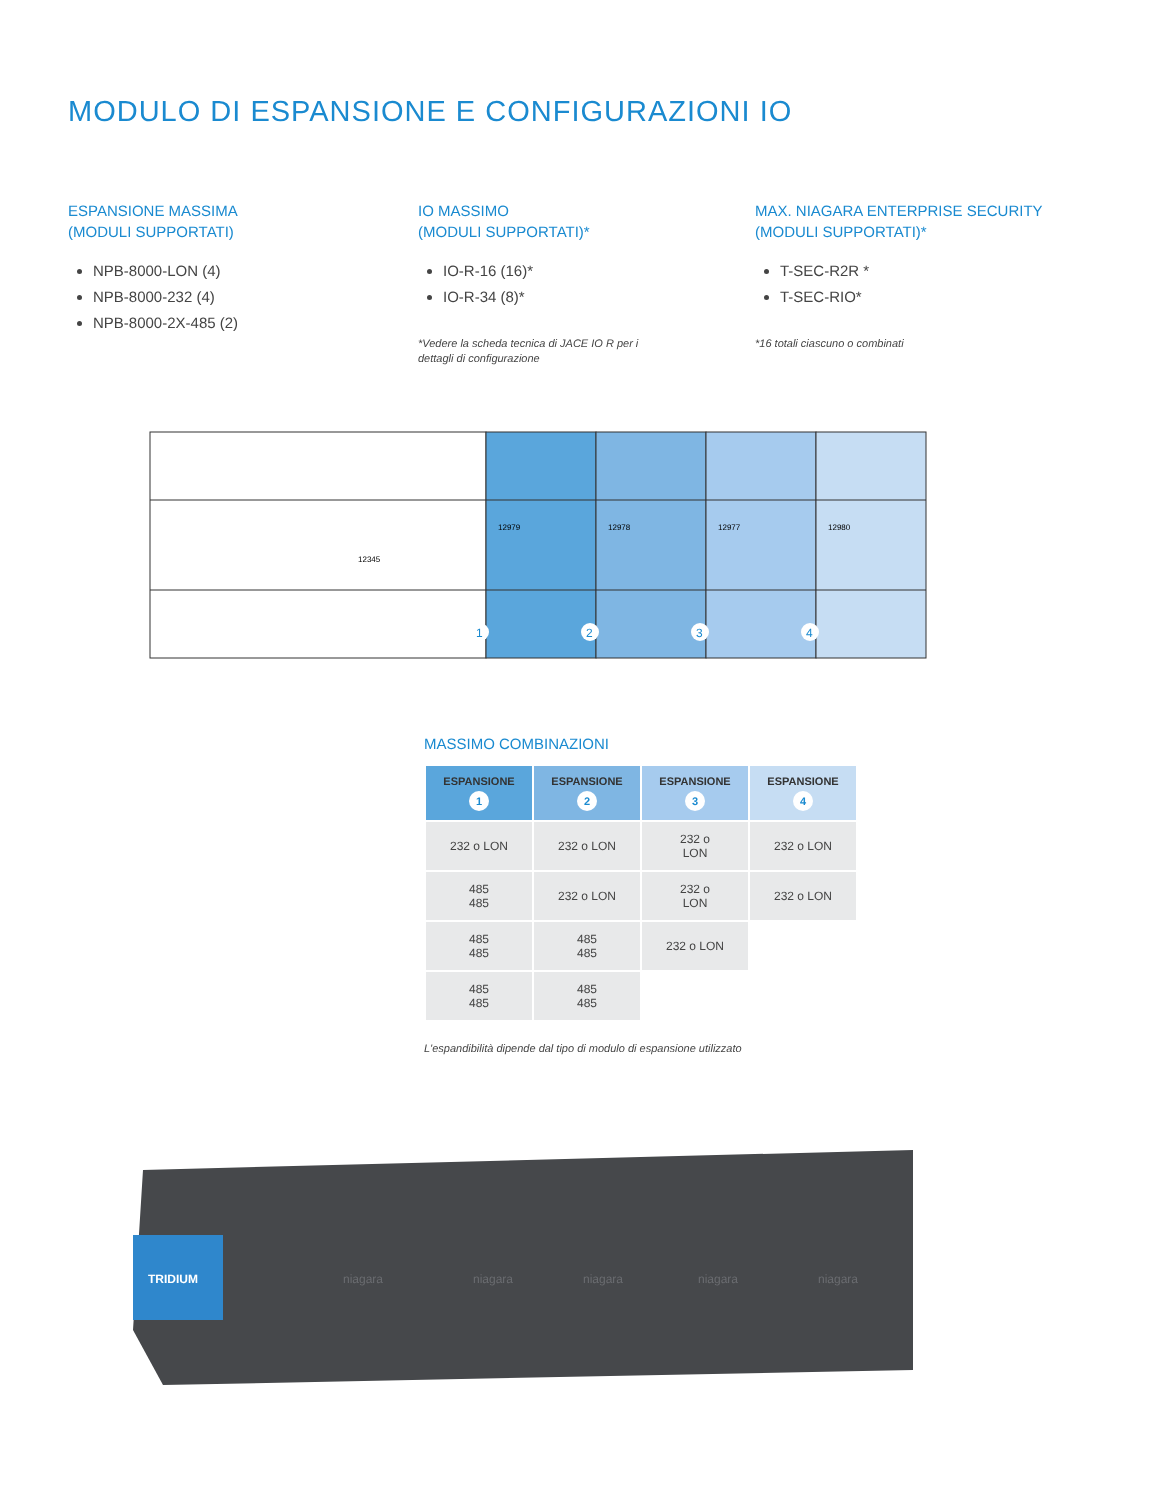MODULO DI ESPANSIONE E CONFIGURAZIONI IO
ESPANSIONE MASSIMA
(MODULI SUPPORTATI)
NPB-8000-LON (4)
NPB-8000-232 (4)
NPB-8000-2X-485 (2)
IO MASSIMO
(MODULI SUPPORTATI)*
IO-R-16 (16)*
IO-R-34 (8)*
*Vedere la scheda tecnica di JACE IO R per i
dettagli di configurazione
MAX. NIAGARA ENTERPRISE SECURITY
(MODULI SUPPORTATI)*
T-SEC-R2R *
T-SEC-RIO*
*16 totali ciascuno o combinati
12979
12978
12977
12980
12345
1
2
3
4
MASSIMO COMBINAZIONI
| ESPANSIONE 1 | ESPANSIONE 2 | ESPANSIONE 3 | ESPANSIONE 4 |
| --- | --- | --- | --- |
| 232 o LON | 232 o LON | 232 o LON | 232 o LON |
| 485 485 | 232 o LON | 232 o LON | 232 o LON |
| 485 485 | 485 485 | 232 o LON | |
| 485 485 | 485 485 | | |
L'espandibilità dipende dal tipo di modulo di espansione utilizzato
TRIDIUM
niagara
niagara
niagara
niagara
niagara